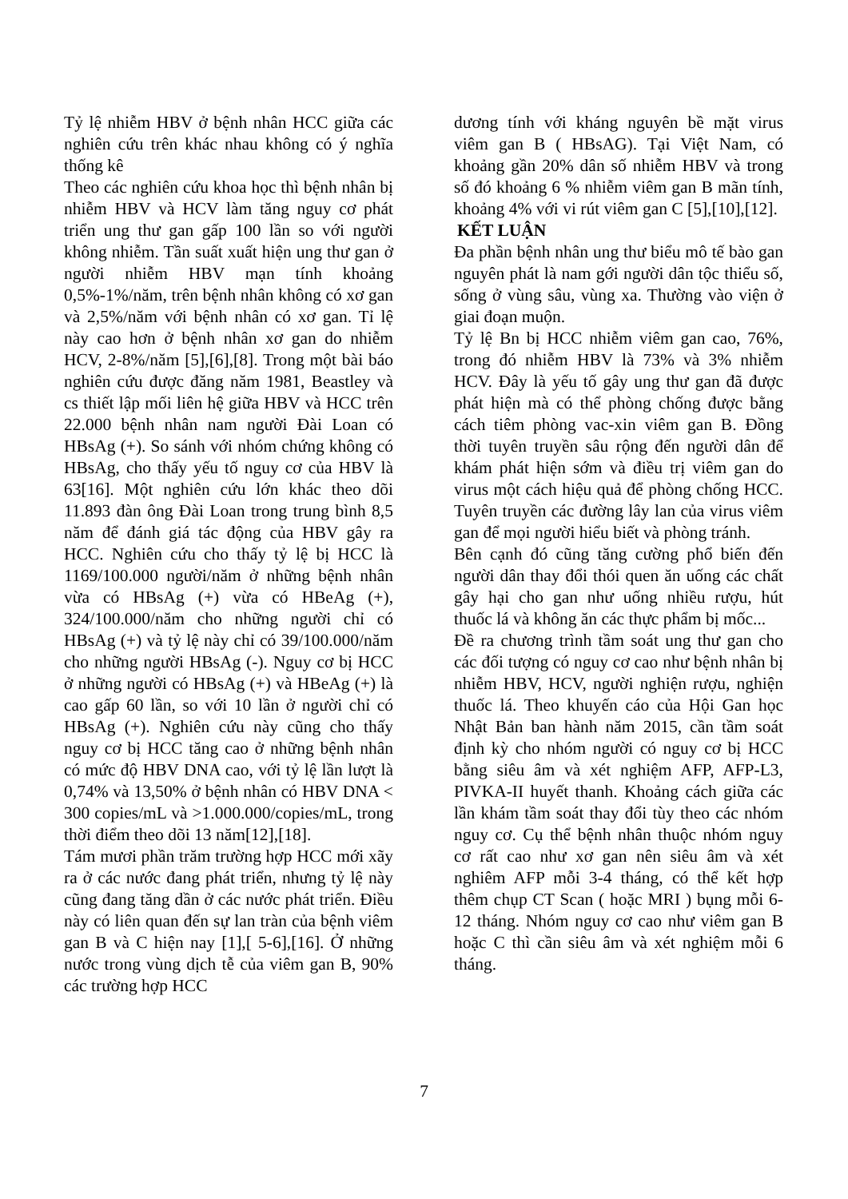Tỷ lệ nhiễm HBV ở bệnh nhân HCC giữa các nghiên cứu trên khác nhau không có ý nghĩa thống kê
Theo các nghiên cứu khoa học thì bệnh nhân bị nhiễm HBV và HCV làm tăng nguy cơ phát triển ung thư gan gấp 100 lần so với người không nhiễm. Tần suất xuất hiện ung thư gan ở người nhiễm HBV mạn tính khoảng 0,5%-1%/năm, trên bệnh nhân không có xơ gan và 2,5%/năm với bệnh nhân có xơ gan. Tỉ lệ này cao hơn ở bệnh nhân xơ gan do nhiễm HCV, 2-8%/năm [5],[6],[8]. Trong một bài báo nghiên cứu được đăng năm 1981, Beastley và cs thiết lập mối liên hệ giữa HBV và HCC trên 22.000 bệnh nhân nam người Đài Loan có HBsAg (+). So sánh với nhóm chứng không có HBsAg, cho thấy yếu tố nguy cơ của HBV là 63[16]. Một nghiên cứu lớn khác theo dõi 11.893 đàn ông Đài Loan trong trung bình 8,5 năm để đánh giá tác động của HBV gây ra HCC. Nghiên cứu cho thấy tỷ lệ bị HCC là 1169/100.000 người/năm ở những bệnh nhân vừa có HBsAg (+) vừa có HBeAg (+), 324/100.000/năm cho những người chỉ có HBsAg (+) và tỷ lệ này chỉ có 39/100.000/năm cho những người HBsAg (-). Nguy cơ bị HCC ở những người có HBsAg (+) và HBeAg (+) là cao gấp 60 lần, so với 10 lần ở người chỉ có HBsAg (+). Nghiên cứu này cũng cho thấy nguy cơ bị HCC tăng cao ở những bệnh nhân có mức độ HBV DNA cao, với tỷ lệ lần lượt là 0,74% và 13,50% ở bệnh nhân có HBV DNA < 300 copies/mL và >1.000.000/copies/mL, trong thời điểm theo dõi 13 năm[12],[18].
Tám mươi phần trăm trường hợp HCC mới xãy ra ở các nước đang phát triển, nhưng tỷ lệ này cũng đang tăng dần ở các nước phát triển. Điều này có liên quan đến sự lan tràn của bệnh viêm gan B và C hiện nay [1],[ 5-6],[16]. Ở những nước trong vùng dịch tễ của viêm gan B, 90% các trường hợp HCC
dương tính với kháng nguyên bề mặt virus viêm gan B ( HBsAG). Tại Việt Nam, có khoảng gần 20% dân số nhiễm HBV và trong số đó khoảng 6 % nhiễm viêm gan B mãn tính, khoảng 4% với vi rút viêm gan C [5],[10],[12].
KẾT LUẬN
Đa phần bệnh nhân ung thư biểu mô tế bào gan nguyên phát là nam gới người dân tộc thiểu số, sống ở vùng sâu, vùng xa. Thường vào viện ở giai đoạn muộn.
Tỷ lệ Bn bị HCC nhiễm viêm gan cao, 76%, trong đó nhiễm HBV là 73% và 3% nhiễm HCV. Đây là yếu tố gây ung thư gan đã được phát hiện mà có thể phòng chống được bằng cách tiêm phòng vac-xin viêm gan B. Đồng thời tuyên truyền sâu rộng đến người dân để khám phát hiện sớm và điều trị viêm gan do virus một cách hiệu quả để phòng chống HCC. Tuyên truyền các đường lây lan của virus viêm gan để mọi người hiểu biết và phòng tránh.
Bên cạnh đó cũng tăng cường phổ biến đến người dân thay đổi thói quen ăn uống các chất gây hại cho gan như uống nhiều rượu, hút thuốc lá và không ăn các thực phẩm bị mốc...
Đề ra chương trình tầm soát ung thư gan cho các đối tượng có nguy cơ cao như bệnh nhân bị nhiễm HBV, HCV, người nghiện rượu, nghiện thuốc lá. Theo khuyến cáo của Hội Gan học Nhật Bản ban hành năm 2015, cần tầm soát định kỳ cho nhóm người có nguy cơ bị HCC bằng siêu âm và xét nghiệm AFP, AFP-L3, PIVKA-II huyết thanh. Khoảng cách giữa các lần khám tầm soát thay đổi tùy theo các nhóm nguy cơ. Cụ thể bệnh nhân thuộc nhóm nguy cơ rất cao như xơ gan nên siêu âm và xét nghiêm AFP mỗi 3-4 tháng, có thể kết hợp thêm chụp CT Scan ( hoặc MRI ) bụng mỗi 6-12 tháng. Nhóm nguy cơ cao như viêm gan B hoặc C thì cần siêu âm và xét nghiệm mỗi 6 tháng.
7